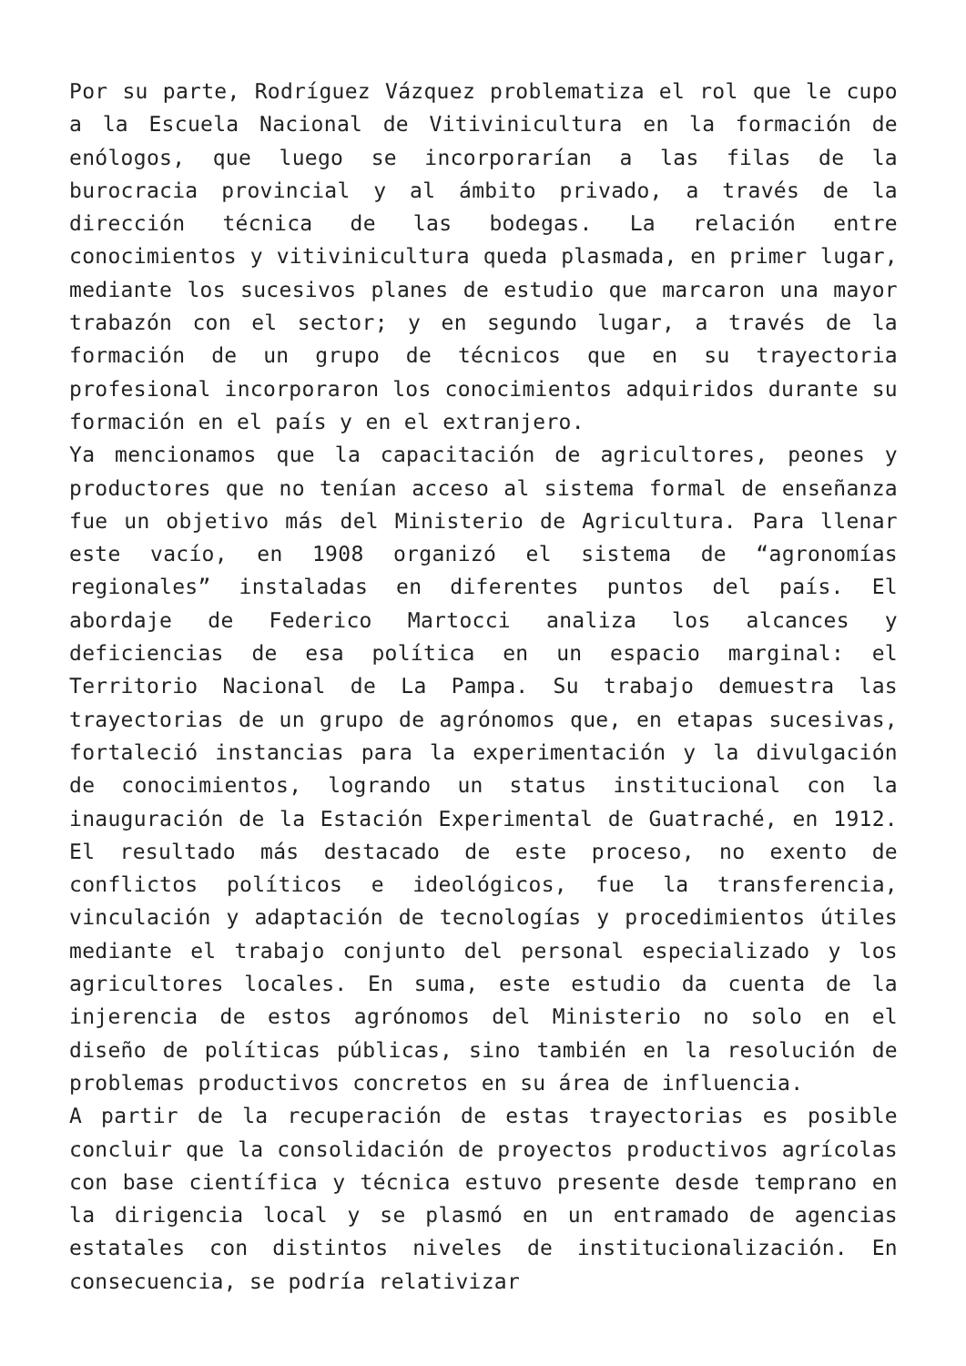Por su parte, Rodríguez Vázquez problematiza el rol que le cupo a la Escuela Nacional de Vitivinicultura en la formación de enólogos, que luego se incorporarían a las filas de la burocracia provincial y al ámbito privado, a través de la dirección técnica de las bodegas. La relación entre conocimientos y vitivinicultura queda plasmada, en primer lugar, mediante los sucesivos planes de estudio que marcaron una mayor trabazón con el sector; y en segundo lugar, a través de la formación de un grupo de técnicos que en su trayectoria profesional incorporaron los conocimientos adquiridos durante su formación en el país y en el extranjero.
Ya mencionamos que la capacitación de agricultores, peones y productores que no tenían acceso al sistema formal de enseñanza fue un objetivo más del Ministerio de Agricultura. Para llenar este vacío, en 1908 organizó el sistema de “agronomías regionales” instaladas en diferentes puntos del país. El abordaje de Federico Martocci analiza los alcances y deficiencias de esa política en un espacio marginal: el Territorio Nacional de La Pampa. Su trabajo demuestra las trayectorias de un grupo de agrónomos que, en etapas sucesivas, fortaleció instancias para la experimentación y la divulgación de conocimientos, logrando un status institucional con la inauguración de la Estación Experimental de Guatraché, en 1912. El resultado más destacado de este proceso, no exento de conflictos políticos e ideológicos, fue la transferencia, vinculación y adaptación de tecnologías y procedimientos útiles mediante el trabajo conjunto del personal especializado y los agricultores locales. En suma, este estudio da cuenta de la injerencia de estos agrónomos del Ministerio no solo en el diseño de políticas públicas, sino también en la resolución de problemas productivos concretos en su área de influencia.
A partir de la recuperación de estas trayectorias es posible concluir que la consolidación de proyectos productivos agrícolas con base científica y técnica estuvo presente desde temprano en la dirigencia local y se plasmó en un entramado de agencias estatales con distintos niveles de institucionalización. En consecuencia, se podría relativizar